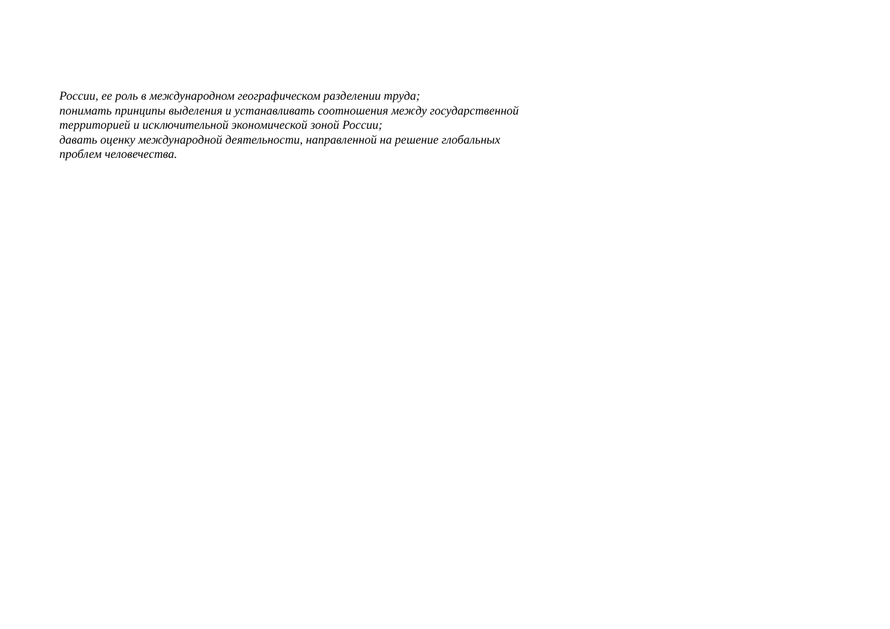России, ее роль в международном географическом разделении труда;
понимать принципы выделения и устанавливать соотношения между государственной
территорией и исключительной экономической зоной России;
давать оценку международной деятельности, направленной на решение глобальных
проблем человечества.